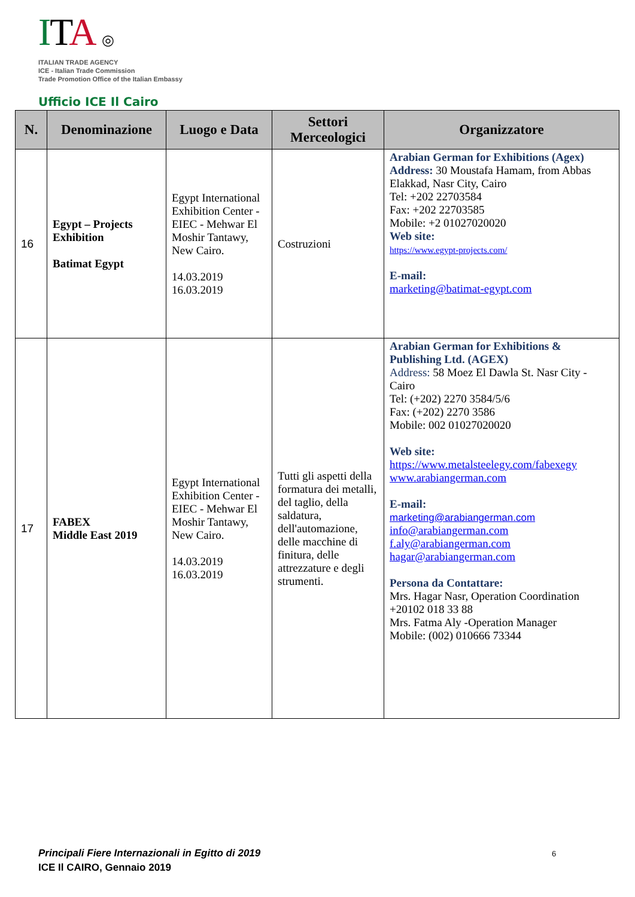ITA ◎
ITALIAN TRADE AGENCY
ICE - Italian Trade Commission
Trade Promotion Office of the Italian Embassy
Ufficio ICE Il Cairo
| N. | Denominazione | Luogo e Data | Settori Merceologici | Organizzatore |
| --- | --- | --- | --- | --- |
| 16 | Egypt – Projects Exhibition Batimat Egypt | Egypt International Exhibition Center - EIEC - Mehwar El Moshir Tantawy, New Cairo. 14.03.2019 16.03.2019 | Costruzioni | Arabian German for Exhibitions (Agex) Address: 30 Moustafa Hamam, from Abbas Elakkad, Nasr City, Cairo Tel: +202 22703584 Fax: +202 22703585 Mobile: +2 01027020020 Web site: https://www.egypt-projects.com/ E-mail: marketing@batimat-egypt.com |
| 17 | FABEX Middle East 2019 | Egypt International Exhibition Center - EIEC - Mehwar El Moshir Tantawy, New Cairo. 14.03.2019 16.03.2019 | Tutti gli aspetti della formatura dei metalli, del taglio, della saldatura, dell'automazione, delle macchine di finitura, delle attrezzature e degli strumenti. | Arabian German for Exhibitions & Publishing Ltd. (AGEX) Address: 58 Moez El Dawla St. Nasr City - Cairo Tel: (+202) 2270 3584/5/6 Fax: (+202) 2270 3586 Mobile: 002 01027020020 Web site: https://www.metalsteelegy.com/fabexegy www.arabiangerman.com E-mail: marketing@arabiangerman.com info@arabiangerman.com f.aly@arabiangerman.com hagar@arabiangerman.com Persona da Contattare: Mrs. Hagar Nasr, Operation Coordination +20102 018 33 88 Mrs. Fatma Aly -Operation Manager Mobile: (002) 010666 73344 |
Principali Fiere Internazionali in Egitto di 2019
ICE Il CAIRO, Gennaio 2019
6